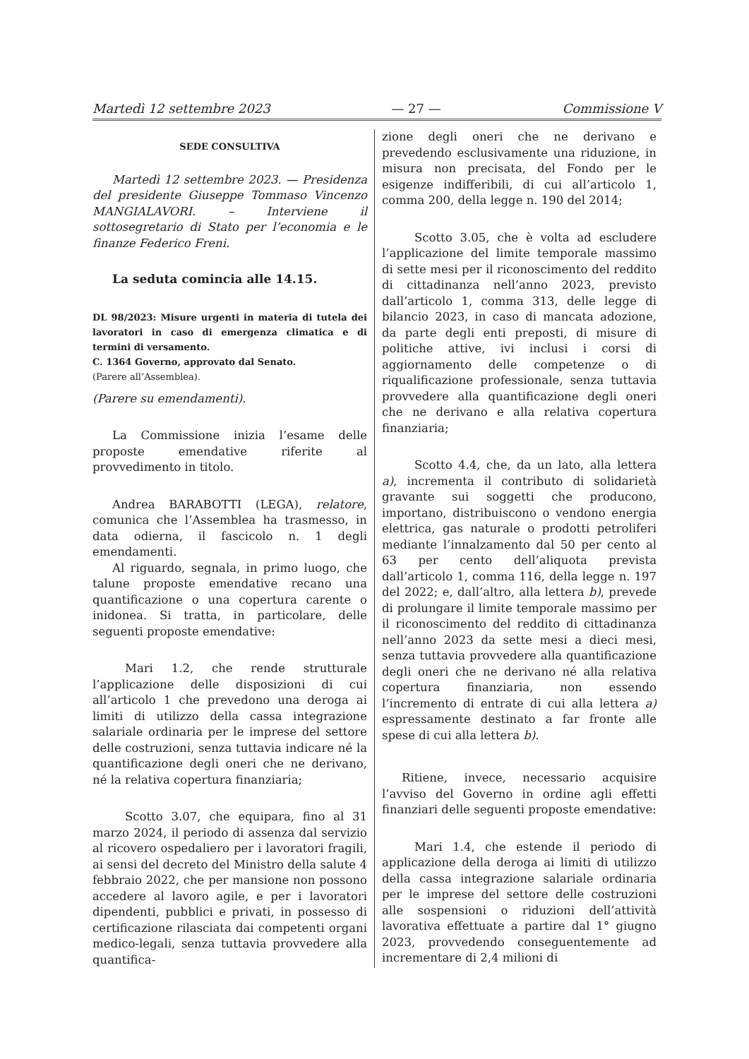Martedì 12 settembre 2023 — 27 — Commissione V
SEDE CONSULTIVA
Martedì 12 settembre 2023. — Presidenza del presidente Giuseppe Tommaso Vincenzo MANGIALAVORI. – Interviene il sottosegretario di Stato per l’economia e le finanze Federico Freni.
La seduta comincia alle 14.15.
DL 98/2023: Misure urgenti in materia di tutela dei lavoratori in caso di emergenza climatica e di termini di versamento.
C. 1364 Governo, approvato dal Senato.
(Parere all’Assemblea).
(Parere su emendamenti).
La Commissione inizia l’esame delle proposte emendative riferite al provvedimento in titolo.
Andrea BARABOTTI (LEGA), relatore, comunica che l’Assemblea ha trasmesso, in data odierna, il fascicolo n. 1 degli emendamenti.
Al riguardo, segnala, in primo luogo, che talune proposte emendative recano una quantificazione o una copertura carente o inidonea. Si tratta, in particolare, delle seguenti proposte emendative:
Mari 1.2, che rende strutturale l’applicazione delle disposizioni di cui all’articolo 1 che prevedono una deroga ai limiti di utilizzo della cassa integrazione salariale ordinaria per le imprese del settore delle costruzioni, senza tuttavia indicare né la quantificazione degli oneri che ne derivano, né la relativa copertura finanziaria;
Scotto 3.07, che equipara, fino al 31 marzo 2024, il periodo di assenza dal servizio al ricovero ospedaliero per i lavoratori fragili, ai sensi del decreto del Ministro della salute 4 febbraio 2022, che per mansione non possono accedere al lavoro agile, e per i lavoratori dipendenti, pubblici e privati, in possesso di certificazione rilasciata dai competenti organi medico-legali, senza tuttavia provvedere alla quantifica-
zione degli oneri che ne derivano e prevedendo esclusivamente una riduzione, in misura non precisata, del Fondo per le esigenze indifferibili, di cui all’articolo 1, comma 200, della legge n. 190 del 2014;
Scotto 3.05, che è volta ad escludere l’applicazione del limite temporale massimo di sette mesi per il riconoscimento del reddito di cittadinanza nell’anno 2023, previsto dall’articolo 1, comma 313, delle legge di bilancio 2023, in caso di mancata adozione, da parte degli enti preposti, di misure di politiche attive, ivi inclusi i corsi di aggiornamento delle competenze o di riqualificazione professionale, senza tuttavia provvedere alla quantificazione degli oneri che ne derivano e alla relativa copertura finanziaria;
Scotto 4.4, che, da un lato, alla lettera a), incrementa il contributo di solidarietà gravante sui soggetti che producono, importano, distribuiscono o vendono energia elettrica, gas naturale o prodotti petroliferi mediante l’innalzamento dal 50 per cento al 63 per cento dell’aliquota prevista dall’articolo 1, comma 116, della legge n. 197 del 2022; e, dall’altro, alla lettera b), prevede di prolungare il limite temporale massimo per il riconoscimento del reddito di cittadinanza nell’anno 2023 da sette mesi a dieci mesi, senza tuttavia provvedere alla quantificazione degli oneri che ne derivano né alla relativa copertura finanziaria, non essendo l’incremento di entrate di cui alla lettera a) espressamente destinato a far fronte alle spese di cui alla lettera b).
Ritiene, invece, necessario acquisire l’avviso del Governo in ordine agli effetti finanziari delle seguenti proposte emendative:
Mari 1.4, che estende il periodo di applicazione della deroga ai limiti di utilizzo della cassa integrazione salariale ordinaria per le imprese del settore delle costruzioni alle sospensioni o riduzioni dell’attività lavorativa effettuate a partire dal 1° giugno 2023, provvedendo conseguentemente ad incrementare di 2,4 milioni di